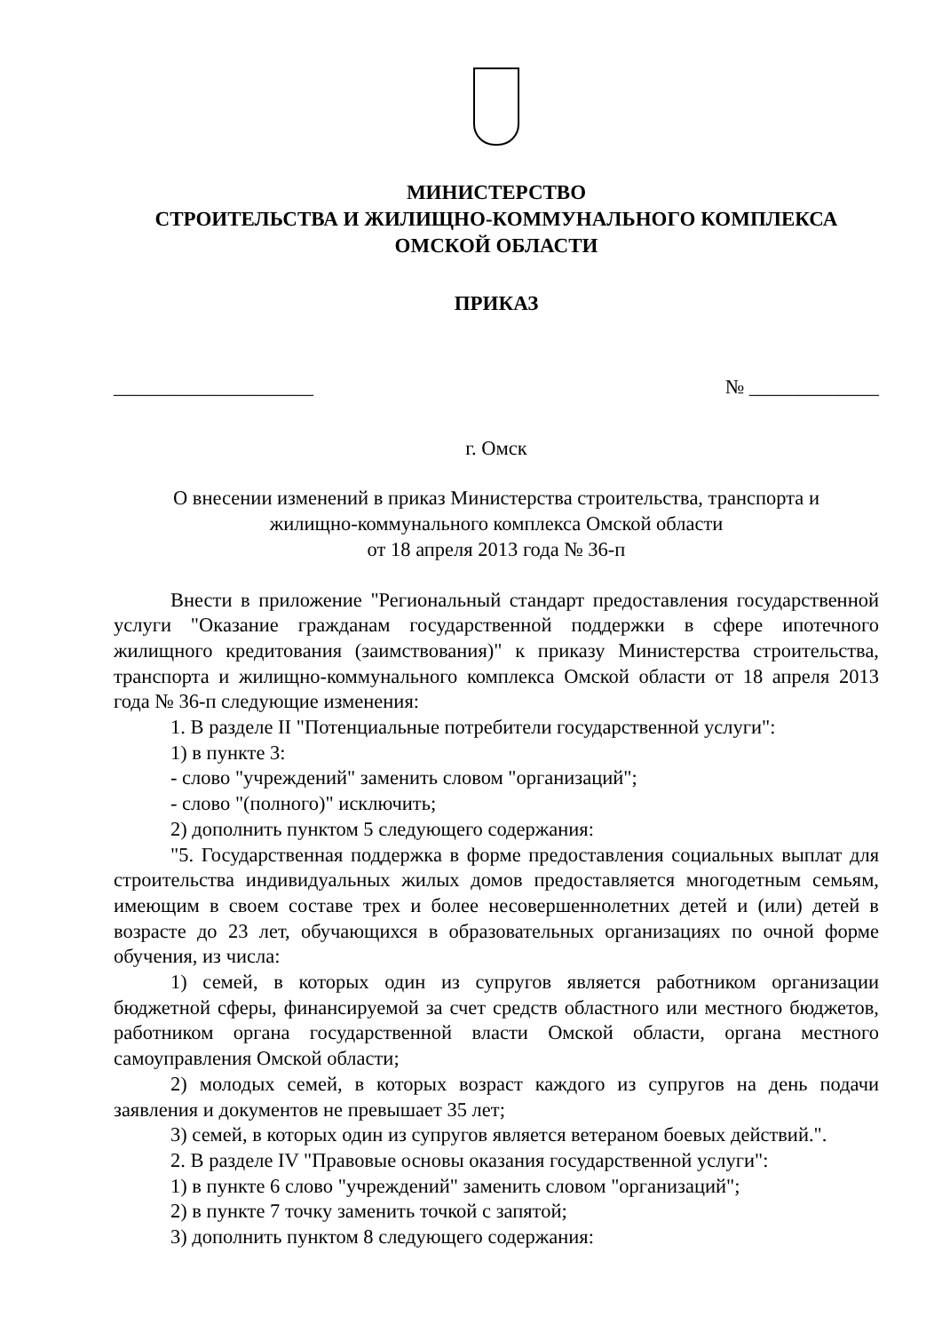МИНИСТЕРСТВО
СТРОИТЕЛЬСТВА И ЖИЛИЩНО-КОММУНАЛЬНОГО КОМПЛЕКСА
ОМСКОЙ ОБЛАСТИ
ПРИКАЗ
____________________ № _____________
г. Омск
О внесении изменений в приказ Министерства строительства, транспорта и
жилищно-коммунального комплекса Омской области
от 18 апреля 2013 года № 36-п
Внести в приложение "Региональный стандарт предоставления государственной услуги "Оказание гражданам государственной поддержки в сфере ипотечного жилищного кредитования (заимствования)" к приказу Министерства строительства, транспорта и жилищно-коммунального комплекса Омской области от 18 апреля 2013 года № 36-п следующие изменения:
1. В разделе II "Потенциальные потребители государственной услуги":
1) в пункте 3:
- слово "учреждений" заменить словом "организаций";
- слово "(полного)" исключить;
2) дополнить пунктом 5 следующего содержания:
"5. Государственная поддержка в форме предоставления социальных выплат для строительства индивидуальных жилых домов предоставляется многодетным семьям, имеющим в своем составе трех и более несовершеннолетних детей и (или) детей в возрасте до 23 лет, обучающихся в образовательных организациях по очной форме обучения, из числа:
1) семей, в которых один из супругов является работником организации бюджетной сферы, финансируемой за счет средств областного или местного бюджетов, работником органа государственной власти Омской области, органа местного самоуправления Омской области;
2) молодых семей, в которых возраст каждого из супругов на день подачи заявления и документов не превышает 35 лет;
3) семей, в которых один из супругов является ветераном боевых действий.".
2. В разделе IV "Правовые основы оказания государственной услуги":
1) в пункте 6 слово "учреждений" заменить словом "организаций";
2) в пункте 7 точку заменить точкой с запятой;
3) дополнить пунктом 8 следующего содержания: